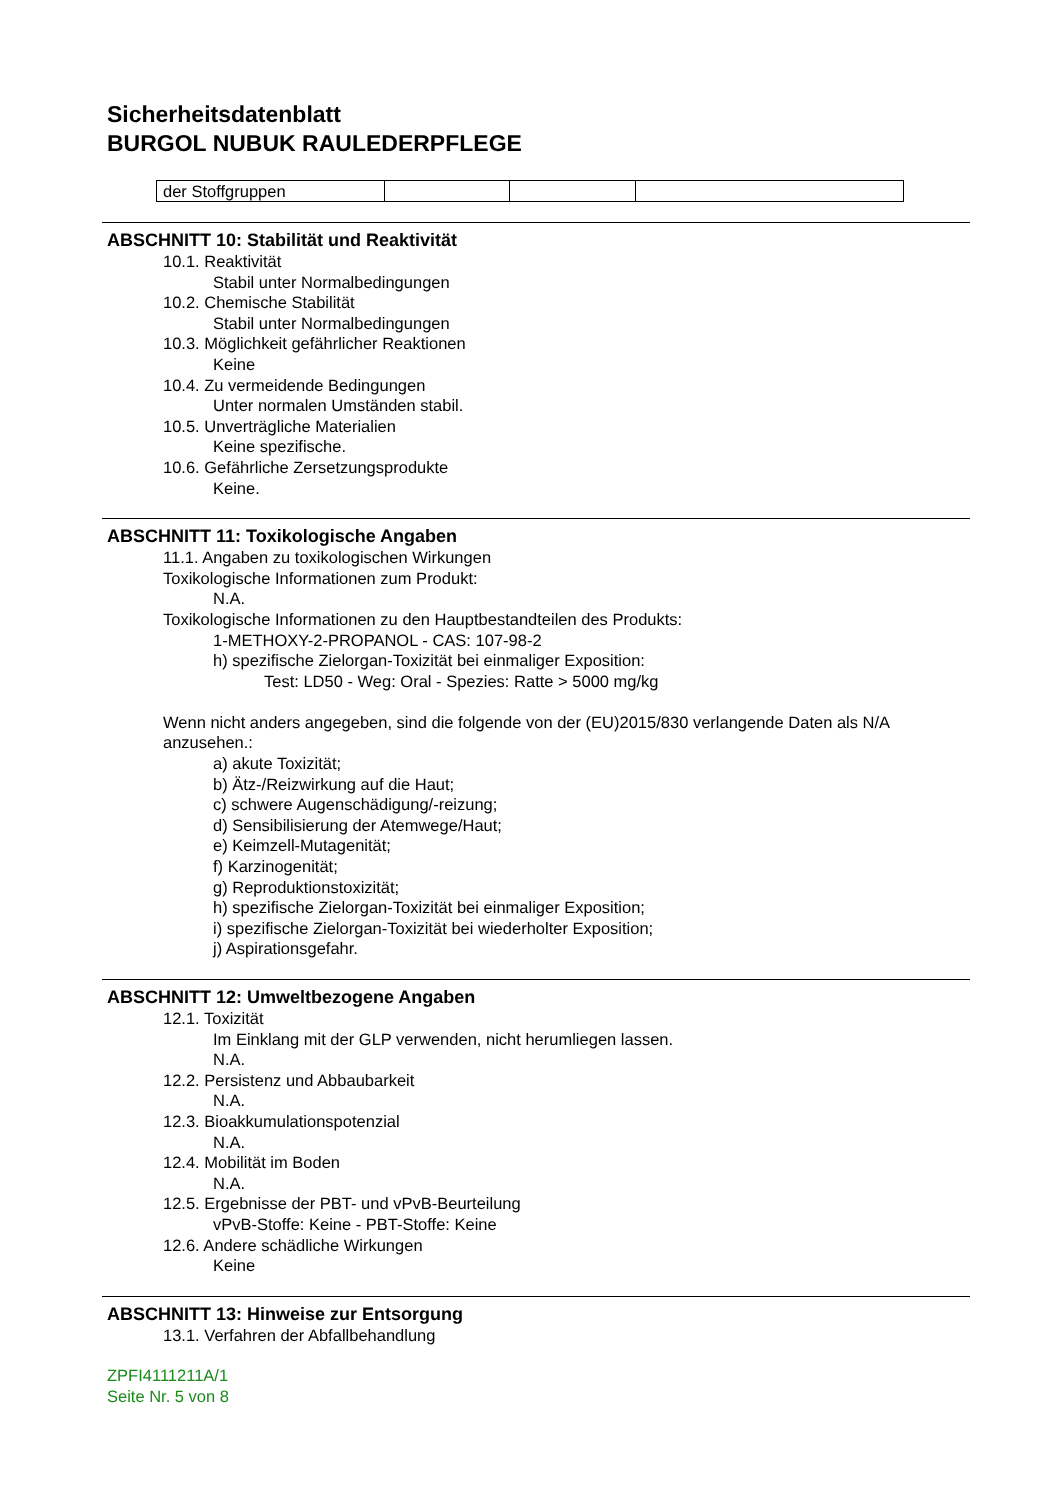Sicherheitsdatenblatt
BURGOL NUBUK RAULEDERPFLEGE
| der Stoffgruppen | | | |
ABSCHNITT 10: Stabilität und Reaktivität
10.1. Reaktivität
Stabil unter Normalbedingungen
10.2. Chemische Stabilität
Stabil unter Normalbedingungen
10.3. Möglichkeit gefährlicher Reaktionen
Keine
10.4. Zu vermeidende Bedingungen
Unter normalen Umständen stabil.
10.5. Unverträgliche Materialien
Keine spezifische.
10.6. Gefährliche Zersetzungsprodukte
Keine.
ABSCHNITT 11: Toxikologische Angaben
11.1. Angaben zu toxikologischen Wirkungen
Toxikologische Informationen zum Produkt:
N.A.
Toxikologische Informationen zu den Hauptbestandteilen des Produkts:
1-METHOXY-2-PROPANOL - CAS: 107-98-2
h) spezifische Zielorgan-Toxizität bei einmaliger Exposition:
Test: LD50 - Weg: Oral - Spezies: Ratte > 5000 mg/kg
Wenn nicht anders angegeben, sind die folgende von der (EU)2015/830 verlangende Daten als N/A anzusehen.:
a) akute Toxizität;
b) Ätz-/Reizwirkung auf die Haut;
c) schwere Augenschädigung/-reizung;
d) Sensibilisierung der Atemwege/Haut;
e) Keimzell-Mutagenität;
f) Karzinogenität;
g) Reproduktionstoxizität;
h) spezifische Zielorgan-Toxizität bei einmaliger Exposition;
i) spezifische Zielorgan-Toxizität bei wiederholter Exposition;
j) Aspirationsgefahr.
ABSCHNITT 12: Umweltbezogene Angaben
12.1. Toxizität
Im Einklang mit der GLP verwenden, nicht herumliegen lassen.
N.A.
12.2. Persistenz und Abbaubarkeit
N.A.
12.3. Bioakkumulationspotenzial
N.A.
12.4. Mobilität im Boden
N.A.
12.5. Ergebnisse der PBT- und vPvB-Beurteilung
vPvB-Stoffe: Keine - PBT-Stoffe: Keine
12.6. Andere schädliche Wirkungen
Keine
ABSCHNITT 13: Hinweise zur Entsorgung
13.1. Verfahren der Abfallbehandlung
ZPFI4111211A/1
Seite Nr. 5 von 8